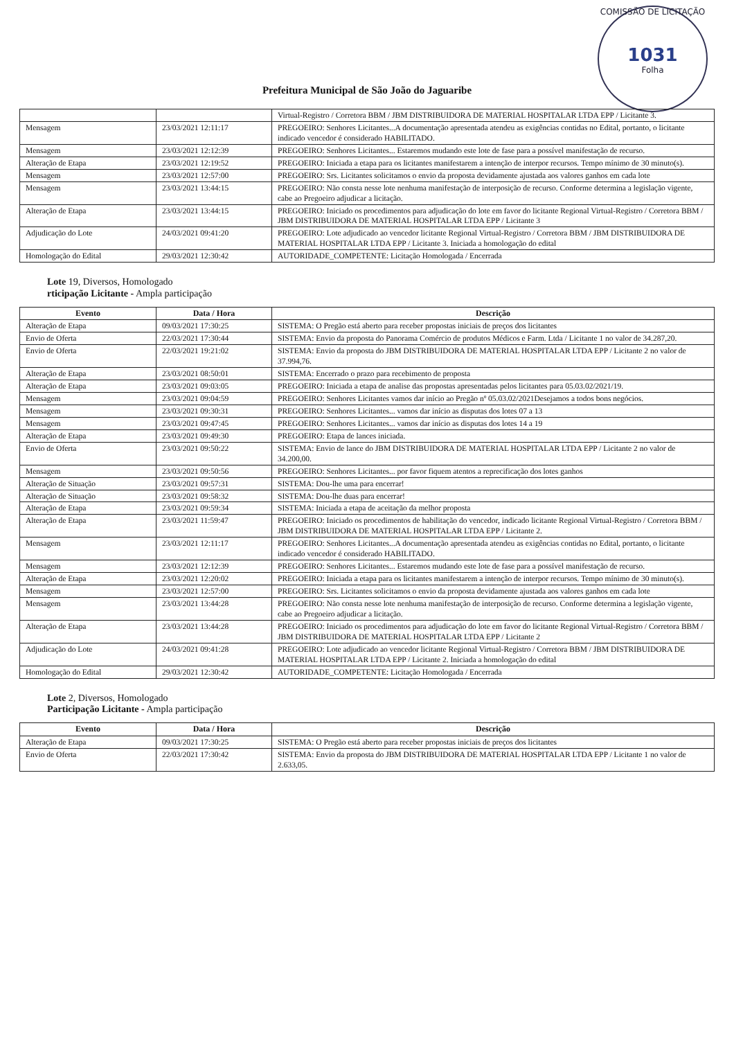COMISSÃO DE LICITAÇÃO
1031
Folha
Prefeitura Municipal de São João do Jaguaribe
| | | Virtual-Registro / Corretora BBM / JBM DISTRIBUIDORA DE MATERIAL HOSPITALAR LTDA EPP / Licitante 3. |
| Mensagem | 23/03/2021 12:11:17 | PREGOEIRO: Senhores Licitantes...A documentação apresentada atendeu as exigências contidas no Edital, portanto, o licitante indicado vencedor é considerado HABILITADO. |
| Mensagem | 23/03/2021 12:12:39 | PREGOEIRO: Senhores Licitantes... Estaremos mudando este lote de fase para a possível manifestação de recurso. |
| Alteração de Etapa | 23/03/2021 12:19:52 | PREGOEIRO: Iniciada a etapa para os licitantes manifestarem a intenção de interpor recursos. Tempo mínimo de 30 minuto(s). |
| Mensagem | 23/03/2021 12:57:00 | PREGOEIRO: Srs. Licitantes solicitamos o envio da proposta devidamente ajustada aos valores ganhos em cada lote |
| Mensagem | 23/03/2021 13:44:15 | PREGOEIRO: Não consta nesse lote nenhuma manifestação de interposição de recurso. Conforme determina a legislação vigente, cabe ao Pregoeiro adjudicar a licitação. |
| Alteração de Etapa | 23/03/2021 13:44:15 | PREGOEIRO: Iniciado os procedimentos para adjudicação do lote em favor do licitante Regional Virtual-Registro / Corretora BBM / JBM DISTRIBUIDORA DE MATERIAL HOSPITALAR LTDA EPP / Licitante 3 |
| Adjudicação do Lote | 24/03/2021 09:41:20 | PREGOEIRO: Lote adjudicado ao vencedor licitante Regional Virtual-Registro / Corretora BBM / JBM DISTRIBUIDORA DE MATERIAL HOSPITALAR LTDA EPP / Licitante 3. Iniciada a homologação do edital |
| Homologação do Edital | 29/03/2021 12:30:42 | AUTORIDADE_COMPETENTE: Licitação Homologada / Encerrada |
Lote 19, Diversos, Homologado
rticipação Licitante - Ampla participação
| Evento | Data / Hora | Descrição |
| --- | --- | --- |
| Alteração de Etapa | 09/03/2021 17:30:25 | SISTEMA: O Pregão está aberto para receber propostas iniciais de preços dos licitantes |
| Envio de Oferta | 22/03/2021 17:30:44 | SISTEMA: Envio da proposta do Panorama Comércio de produtos Médicos e Farm. Ltda / Licitante 1 no valor de 34.287,20. |
| Envio de Oferta | 22/03/2021 19:21:02 | SISTEMA: Envio da proposta do JBM DISTRIBUIDORA DE MATERIAL HOSPITALAR LTDA EPP / Licitante 2 no valor de 37.994,76. |
| Alteração de Etapa | 23/03/2021 08:50:01 | SISTEMA: Encerrado o prazo para recebimento de proposta |
| Alteração de Etapa | 23/03/2021 09:03:05 | PREGOEIRO: Iniciada a etapa de analise das propostas apresentadas pelos licitantes para 05.03.02/2021/19. |
| Mensagem | 23/03/2021 09:04:59 | PREGOEIRO: Senhores Licitantes vamos dar início ao Pregão nº 05.03.02/2021Desejamos a todos bons negócios. |
| Mensagem | 23/03/2021 09:30:31 | PREGOEIRO: Senhores Licitantes... vamos dar início as disputas dos lotes 07 a 13 |
| Mensagem | 23/03/2021 09:47:45 | PREGOEIRO: Senhores Licitantes... vamos dar início as disputas dos lotes 14 a 19 |
| Alteração de Etapa | 23/03/2021 09:49:30 | PREGOEIRO: Etapa de lances iniciada. |
| Envio de Oferta | 23/03/2021 09:50:22 | SISTEMA: Envio de lance do JBM DISTRIBUIDORA DE MATERIAL HOSPITALAR LTDA EPP / Licitante 2 no valor de 34.200,00. |
| Mensagem | 23/03/2021 09:50:56 | PREGOEIRO: Senhores Licitantes... por favor fiquem atentos a reprecificação dos lotes ganhos |
| Alteração de Situação | 23/03/2021 09:57:31 | SISTEMA: Dou-lhe uma para encerrar! |
| Alteração de Situação | 23/03/2021 09:58:32 | SISTEMA: Dou-lhe duas para encerrar! |
| Alteração de Etapa | 23/03/2021 09:59:34 | SISTEMA: Iniciada a etapa de aceitação da melhor proposta |
| Alteração de Etapa | 23/03/2021 11:59:47 | PREGOEIRO: Iniciado os procedimentos de habilitação do vencedor, indicado licitante Regional Virtual-Registro / Corretora BBM / JBM DISTRIBUIDORA DE MATERIAL HOSPITALAR LTDA EPP / Licitante 2. |
| Mensagem | 23/03/2021 12:11:17 | PREGOEIRO: Senhores Licitantes...A documentação apresentada atendeu as exigências contidas no Edital, portanto, o licitante indicado vencedor é considerado HABILITADO. |
| Mensagem | 23/03/2021 12:12:39 | PREGOEIRO: Senhores Licitantes... Estaremos mudando este lote de fase para a possível manifestação de recurso. |
| Alteração de Etapa | 23/03/2021 12:20:02 | PREGOEIRO: Iniciada a etapa para os licitantes manifestarem a intenção de interpor recursos. Tempo mínimo de 30 minuto(s). |
| Mensagem | 23/03/2021 12:57:00 | PREGOEIRO: Srs. Licitantes solicitamos o envio da proposta devidamente ajustada aos valores ganhos em cada lote |
| Mensagem | 23/03/2021 13:44:28 | PREGOEIRO: Não consta nesse lote nenhuma manifestação de interposição de recurso. Conforme determina a legislação vigente, cabe ao Pregoeiro adjudicar a licitação. |
| Alteração de Etapa | 23/03/2021 13:44:28 | PREGOEIRO: Iniciado os procedimentos para adjudicação do lote em favor do licitante Regional Virtual-Registro / Corretora BBM / JBM DISTRIBUIDORA DE MATERIAL HOSPITALAR LTDA EPP / Licitante 2 |
| Adjudicação do Lote | 24/03/2021 09:41:28 | PREGOEIRO: Lote adjudicado ao vencedor licitante Regional Virtual-Registro / Corretora BBM / JBM DISTRIBUIDORA DE MATERIAL HOSPITALAR LTDA EPP / Licitante 2. Iniciada a homologação do edital |
| Homologação do Edital | 29/03/2021 12:30:42 | AUTORIDADE_COMPETENTE: Licitação Homologada / Encerrada |
Lote 2, Diversos, Homologado
Participação Licitante - Ampla participação
| Evento | Data / Hora | Descrição |
| --- | --- | --- |
| Alteração de Etapa | 09/03/2021 17:30:25 | SISTEMA: O Pregão está aberto para receber propostas iniciais de preços dos licitantes |
| Envio de Oferta | 22/03/2021 17:30:42 | SISTEMA: Envio da proposta do JBM DISTRIBUIDORA DE MATERIAL HOSPITALAR LTDA EPP / Licitante 1 no valor de 2.633,05. |